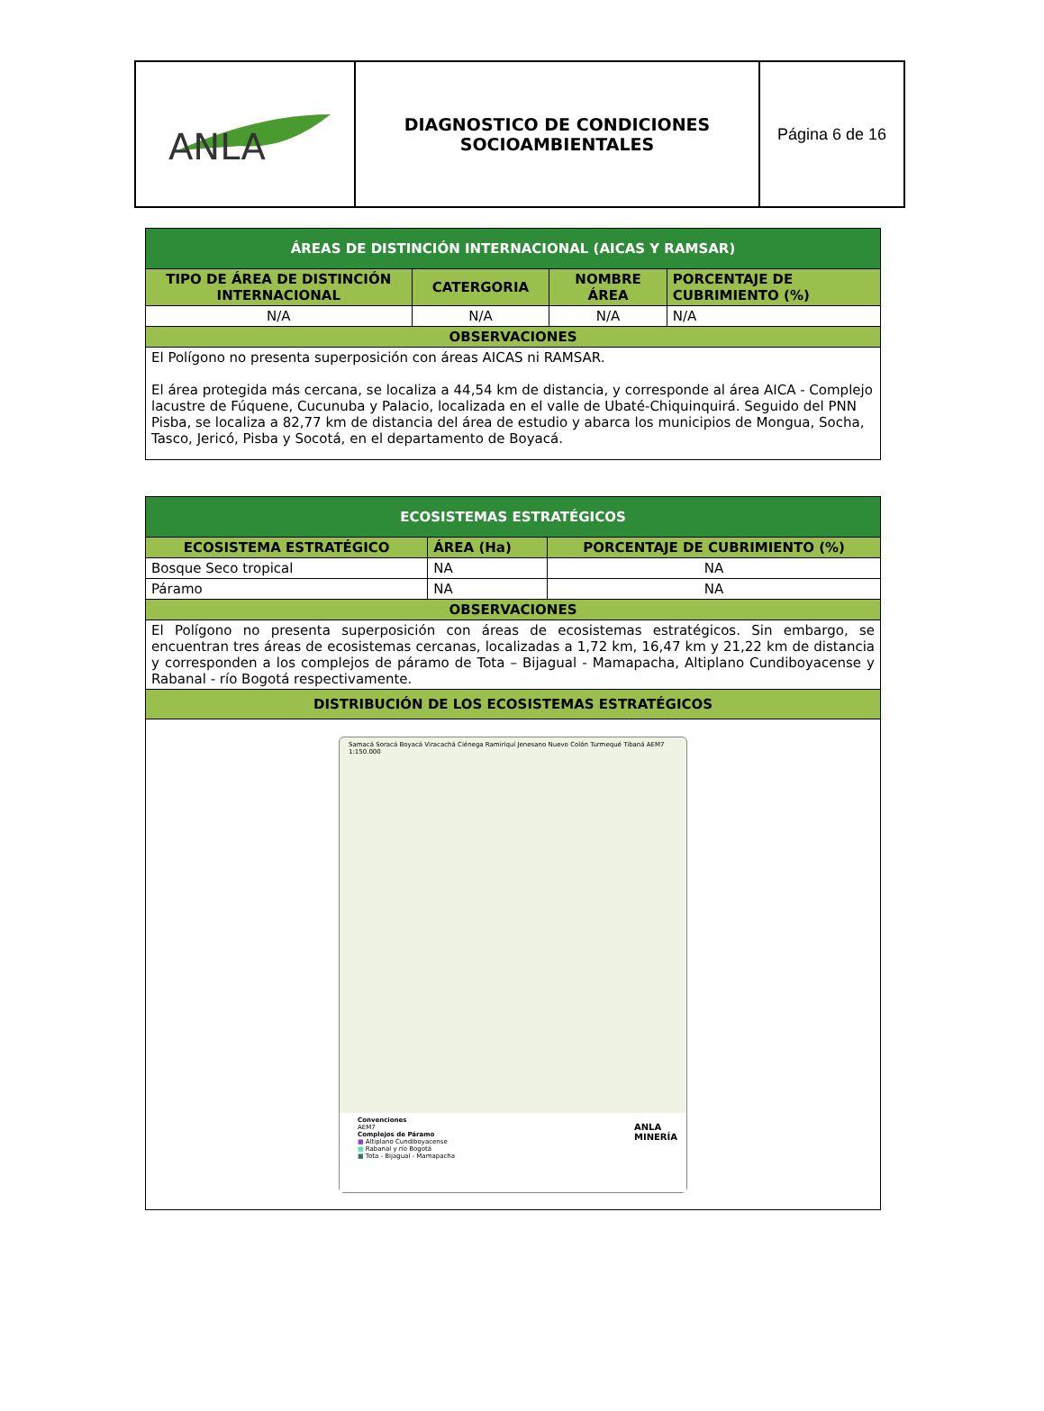| ANLA | DIAGNOSTICO DE CONDICIONES SOCIOAMBIENTALES | Página 6 de 16 |
| ÁREAS DE DISTINCIÓN INTERNACIONAL (AICAS Y RAMSAR) | | | |
| TIPO DE ÁREA DE DISTINCIÓN INTERNACIONAL | CATERGORIA | NOMBRE ÁREA | PORCENTAJE DE CUBRIMIENTO (%) |
| N/A | N/A | N/A | N/A |
| OBSERVACIONES | | | |
| El Polígono no presenta superposición con áreas AICAS ni RAMSAR. El área protegida más cercana, se localiza a 44,54 km de distancia, y corresponde al área AICA - Complejo lacustre de Fúquene, Cucunuba y Palacio, localizada en el valle de Ubaté-Chiquinquirá. Seguido del PNN Pisba, se localiza a 82,77 km de distancia del área de estudio y abarca los municipios de Mongua, Socha, Tasco, Jericó, Pisba y Socotá, en el departamento de Boyacá. | | | |
| ECOSISTEMAS ESTRATÉGICOS | | |
| ECOSISTEMA ESTRATÉGICO | ÁREA (Ha) | PORCENTAJE DE CUBRIMIENTO (%) |
| Bosque Seco tropical | NA | NA |
| Páramo | NA | NA |
| OBSERVACIONES | | |
| El Polígono no presenta superposición con áreas de ecosistemas estratégicos. Sin embargo, se encuentran tres áreas de ecosistemas cercanas, localizadas a 1,72 km, 16,47 km y 21,22 km de distancia y corresponden a los complejos de páramo de Tota – Bijagual - Mamapacha, Altiplano Cundiboyacense y Rabanal - río Bogotá respectivamente. | | |
| DISTRIBUCIÓN DE LOS ECOSISTEMAS ESTRATÉGICOS | | |
| Samacá Soracá Boyacá Viracachá Ciénega Ramiriquí Jenesano Nuevo Colón Turmequé Tibaná AEM7 1:150.000 Convenciones AEM7 Complejos de Páramo ■ Altiplano Cundiboyacense ■ Rabanal y río Bogotá ■ Tota - Bijagual - Mamapacha ANLA MINERÍA | | |